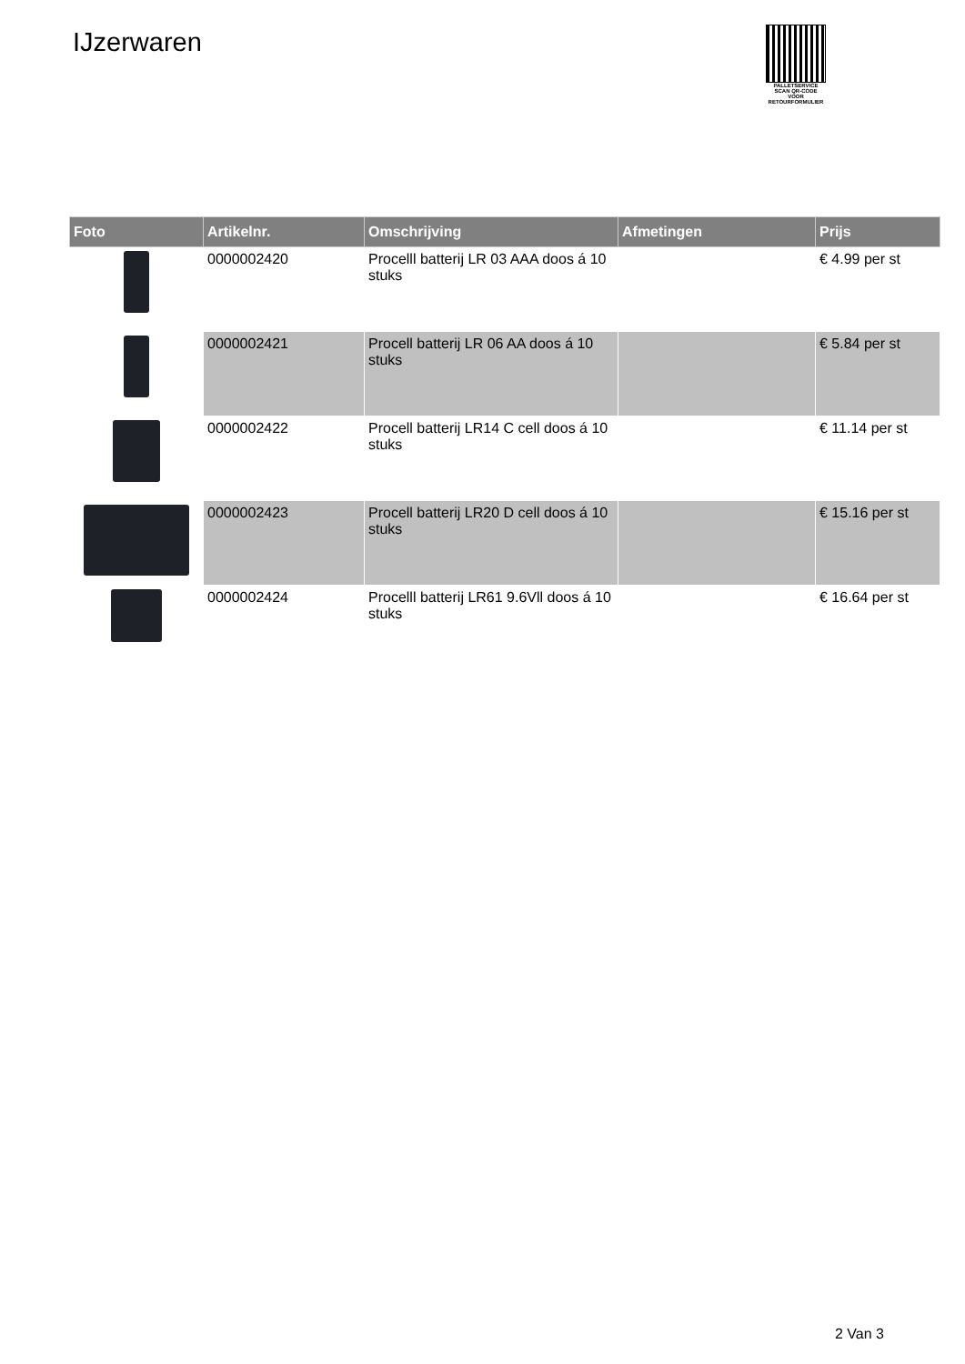IJzerwaren
PALLETSERVICE
SCAN QR-CODE VOOR RETOURFORMULIER
| Foto | Artikelnr. | Omschrijving | Afmetingen | Prijs |
| --- | --- | --- | --- | --- |
| | 0000002420 | Procelll batterij LR 03 AAA doos á 10 stuks | | € 4.99 per st |
| | 0000002421 | Procell batterij LR 06 AA doos á 10 stuks | | € 5.84 per st |
| | 0000002422 | Procell batterij LR14 C cell doos á 10 stuks | | € 11.14 per st |
| | 0000002423 | Procell batterij LR20 D cell doos á 10 stuks | | € 15.16 per st |
| | 0000002424 | Procelll batterij LR61 9.6Vll doos á 10 stuks | | € 16.64 per st |
2 Van 3